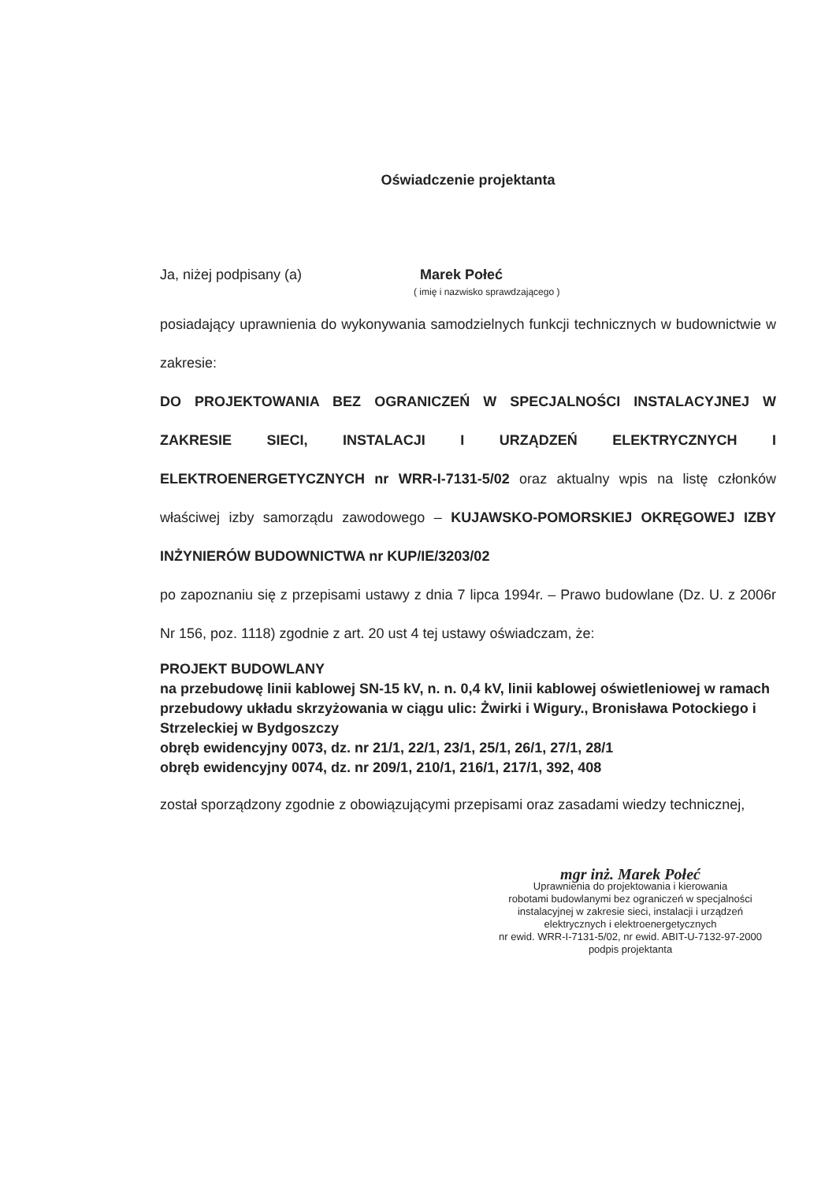Oświadczenie projektanta
Ja, niżej podpisany (a) Marek Połeć
( imię i nazwisko sprawdzającego )
posiadający uprawnienia do wykonywania samodzielnych funkcji technicznych w budownictwie w zakresie:
DO PROJEKTOWANIA BEZ OGRANICZEŃ W SPECJALNOŚCI INSTALACYJNEJ W ZAKRESIE SIECI, INSTALACJI I URZĄDZEŃ ELEKTRYCZNYCH I ELEKTROENERGETYCZNYCH nr WRR-I-7131-5/02 oraz aktualny wpis na listę członków właściwej izby samorządu zawodowego – KUJAWSKO-POMORSKIEJ OKRĘGOWEJ IZBY INŻYNIERÓW BUDOWNICTWA nr KUP/IE/3203/02
po zapoznaniu się z przepisami ustawy z dnia 7 lipca 1994r. – Prawo budowlane (Dz. U. z 2006r Nr 156, poz. 1118) zgodnie z art. 20 ust 4 tej ustawy oświadczam, że:
PROJEKT BUDOWLANY
na przebudowę linii kablowej SN-15 kV, n. n. 0,4 kV, linii kablowej oświetleniowej w ramach przebudowy układu skrzyżowania w ciągu ulic: Żwirki i Wigury., Bronisława Potockiego i Strzeleckiej w Bydgoszczy
obręb ewidencyjny 0073, dz. nr 21/1, 22/1, 23/1, 25/1, 26/1, 27/1, 28/1
obręb ewidencyjny 0074, dz. nr 209/1, 210/1, 216/1, 217/1, 392, 408
został sporządzony zgodnie z obowiązującymi przepisami oraz zasadami wiedzy technicznej,
mgr inż. Marek Połeć
Uprawnienia do projektowania i kierowania
robotami budowlanymi bez ograniczeń w specjalności
instalacyjnej w zakresie sieci, instalacji i urządzeń
elektrycznych i elektroenergetycznych
nr ewid. WRR-I-7131-5/02, nr ewid. ABIT-U-7132-97-2000
podpis projektanta